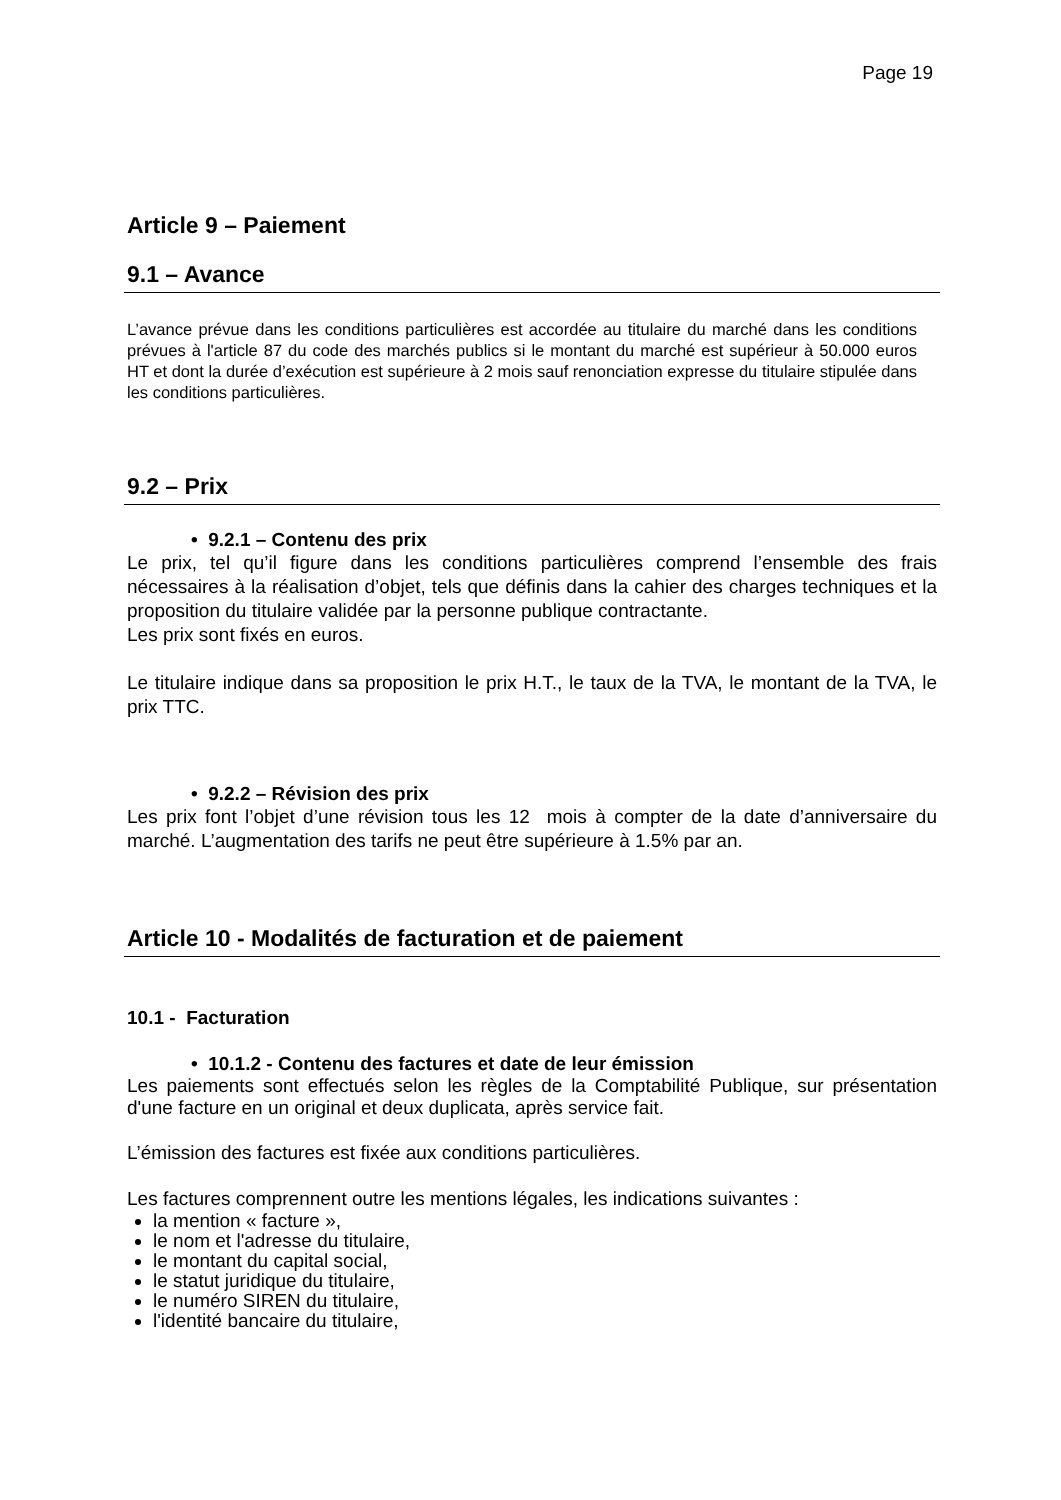Page 19
Article 9 – Paiement
9.1 – Avance
L’avance prévue dans les conditions particulières est accordée au titulaire du marché dans les conditions prévues à l'article 87 du code des marchés publics si le montant du marché est supérieur à 50.000 euros HT et dont la durée d’exécution est supérieure à 2 mois sauf renonciation expresse du titulaire stipulée dans les conditions particulières.
9.2 – Prix
• 9.2.1 – Contenu des prix
Le prix, tel qu’il figure dans les conditions particulières comprend l’ensemble des frais nécessaires à la réalisation d’objet, tels que définis dans la cahier des charges techniques et la proposition du titulaire validée par la personne publique contractante.
Les prix sont fixés en euros.
Le titulaire indique dans sa proposition le prix H.T., le taux de la TVA, le montant de la TVA, le prix TTC.
• 9.2.2 – Révision des prix
Les prix font l’objet d’une révision tous les 12 mois à compter de la date d’anniversaire du marché. L’augmentation des tarifs ne peut être supérieure à 1.5% par an.
Article 10 - Modalités de facturation et de paiement
10.1 - Facturation
• 10.1.2 - Contenu des factures et date de leur émission
Les paiements sont effectués selon les règles de la Comptabilité Publique, sur présentation d'une facture en un original et deux duplicata, après service fait.
L’émission des factures est fixée aux conditions particulières.
Les factures comprennent outre les mentions légales, les indications suivantes :
la mention « facture »,
le nom et l'adresse du titulaire,
le montant du capital social,
le statut juridique du titulaire,
le numéro SIREN du titulaire,
l'identité bancaire du titulaire,